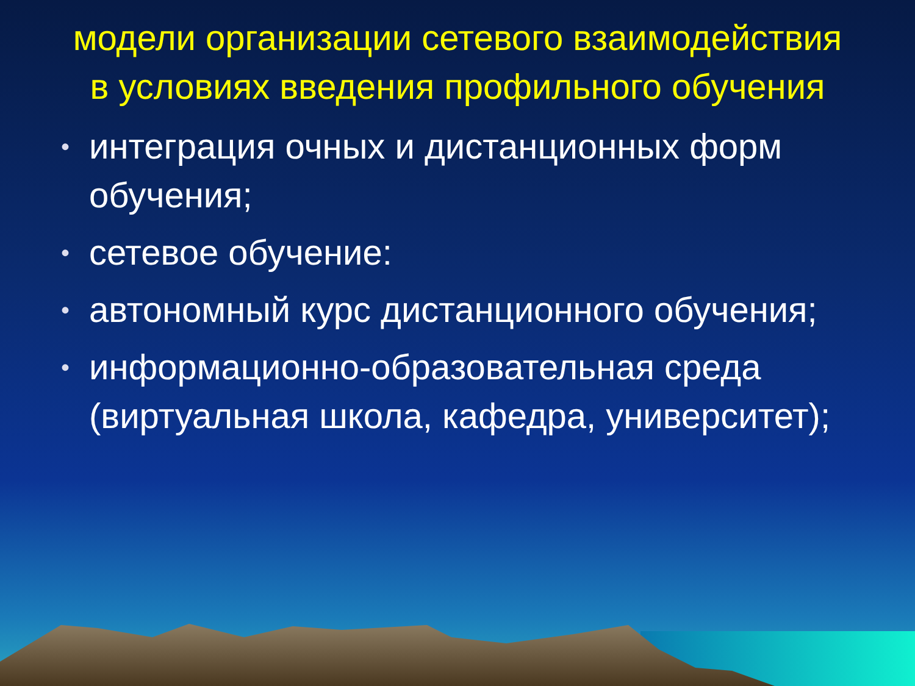модели организации сетевого взаимодействия в условиях введения профильного обучения
• интеграция очных и дистанционных форм обучения;
• сетевое обучение:
• автономный курс дистанционного обучения;
• информационно-образовательная среда (виртуальная школа, кафедра, университет);